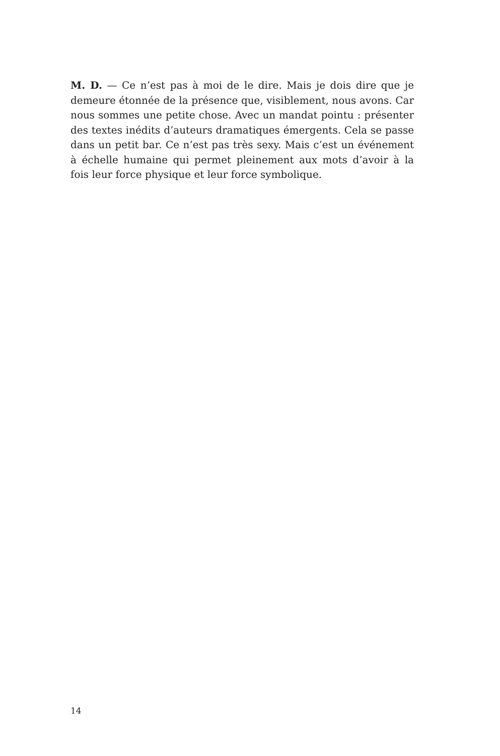M. D. — Ce n’est pas à moi de le dire. Mais je dois dire que je demeure étonnée de la présence que, visiblement, nous avons. Car nous sommes une petite chose. Avec un mandat pointu : présenter des textes inédits d’auteurs dramatiques émergents. Cela se passe dans un petit bar. Ce n’est pas très sexy. Mais c’est un événement à échelle humaine qui permet pleinement aux mots d’avoir à la fois leur force physique et leur force symbolique.
14